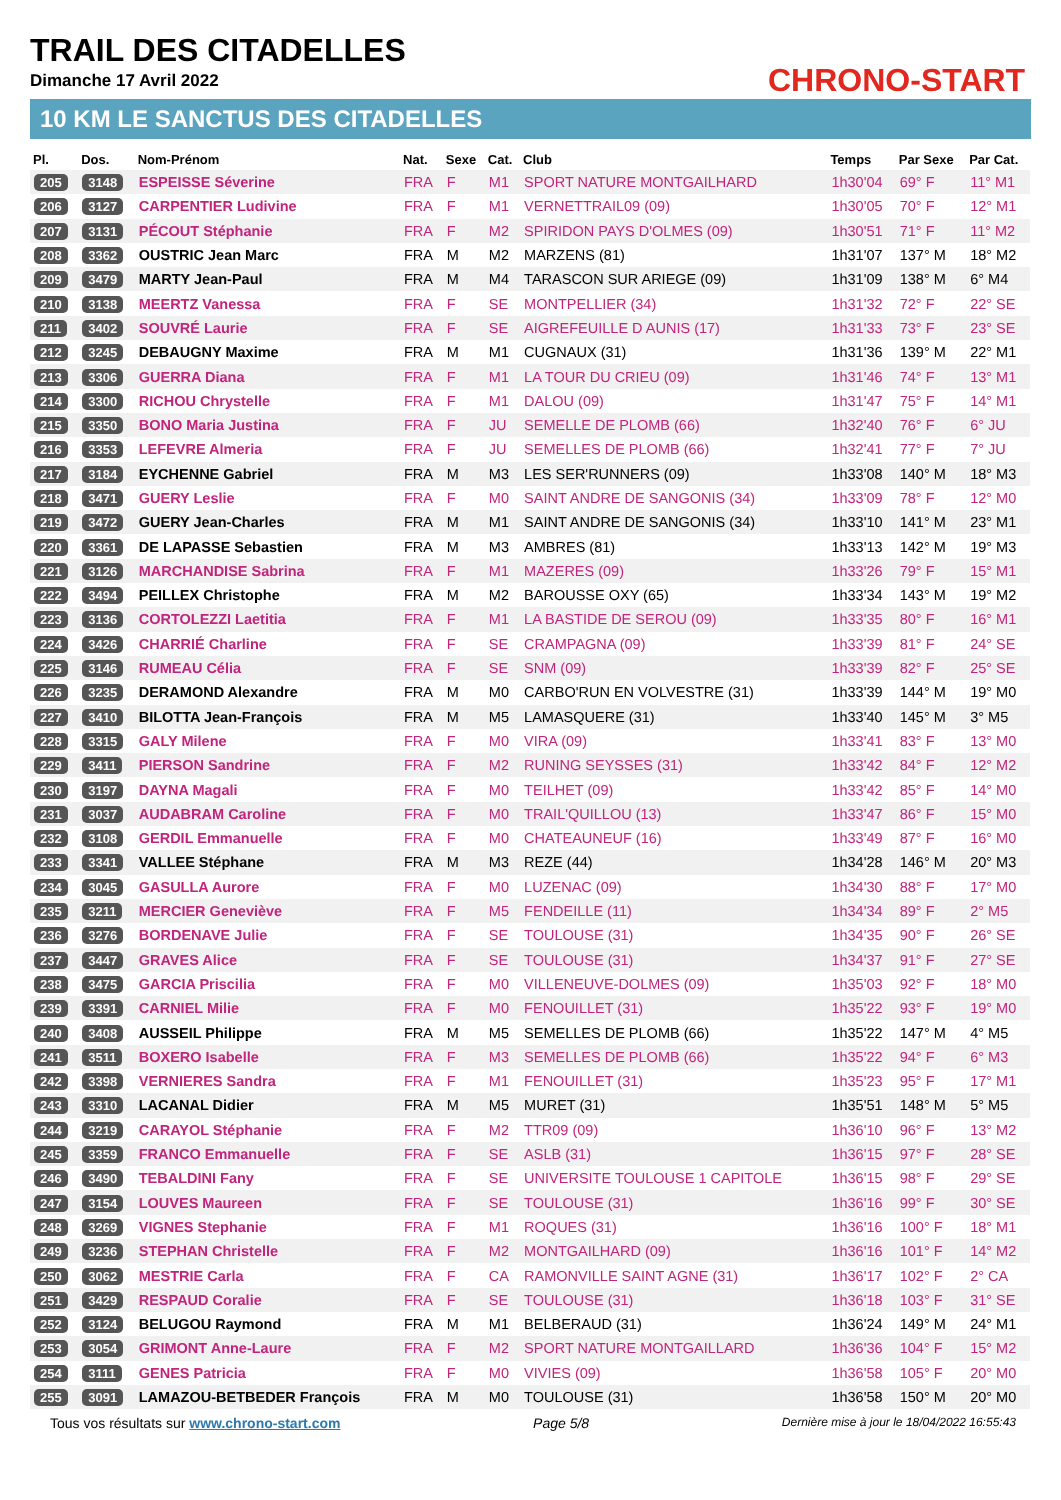TRAIL DES CITADELLES
Dimanche 17 Avril 2022
CHRONO-START
10 KM LE SANCTUS DES CITADELLES
| Pl. | Dos. | Nom-Prénom | Nat. | Sexe | Cat. | Club | Temps | Par Sexe | Par Cat. |
| --- | --- | --- | --- | --- | --- | --- | --- | --- | --- |
| 205 | 3148 | ESPEISSE Séverine | FRA | F | M1 | SPORT NATURE MONTGAILHARD | 1h30'04 | 69° F | 11° M1 |
| 206 | 3127 | CARPENTIER Ludivine | FRA | F | M1 | VERNETTRAIL09 (09) | 1h30'05 | 70° F | 12° M1 |
| 207 | 3131 | PÉCOUT Stéphanie | FRA | F | M2 | SPIRIDON PAYS D'OLMES (09) | 1h30'51 | 71° F | 11° M2 |
| 208 | 3362 | OUSTRIC Jean Marc | FRA | M | M2 | MARZENS (81) | 1h31'07 | 137° M | 18° M2 |
| 209 | 3479 | MARTY Jean-Paul | FRA | M | M4 | TARASCON SUR ARIEGE (09) | 1h31'09 | 138° M | 6° M4 |
| 210 | 3138 | MEERTZ Vanessa | FRA | F | SE | MONTPELLIER (34) | 1h31'32 | 72° F | 22° SE |
| 211 | 3402 | SOUVRÉ Laurie | FRA | F | SE | AIGREFEUILLE D AUNIS (17) | 1h31'33 | 73° F | 23° SE |
| 212 | 3245 | DEBAUGNY Maxime | FRA | M | M1 | CUGNAUX (31) | 1h31'36 | 139° M | 22° M1 |
| 213 | 3306 | GUERRA Diana | FRA | F | M1 | LA TOUR DU CRIEU (09) | 1h31'46 | 74° F | 13° M1 |
| 214 | 3300 | RICHOU Chrystelle | FRA | F | M1 | DALOU (09) | 1h31'47 | 75° F | 14° M1 |
| 215 | 3350 | BONO Maria Justina | FRA | F | JU | SEMELLE DE PLOMB (66) | 1h32'40 | 76° F | 6° JU |
| 216 | 3353 | LEFEVRE Almeria | FRA | F | JU | SEMELLES DE PLOMB (66) | 1h32'41 | 77° F | 7° JU |
| 217 | 3184 | EYCHENNE Gabriel | FRA | M | M3 | LES SER'RUNNERS (09) | 1h33'08 | 140° M | 18° M3 |
| 218 | 3471 | GUERY Leslie | FRA | F | M0 | SAINT ANDRE DE SANGONIS (34) | 1h33'09 | 78° F | 12° M0 |
| 219 | 3472 | GUERY Jean-Charles | FRA | M | M1 | SAINT ANDRE DE SANGONIS (34) | 1h33'10 | 141° M | 23° M1 |
| 220 | 3361 | DE LAPASSE Sebastien | FRA | M | M3 | AMBRES (81) | 1h33'13 | 142° M | 19° M3 |
| 221 | 3126 | MARCHANDISE Sabrina | FRA | F | M1 | MAZERES (09) | 1h33'26 | 79° F | 15° M1 |
| 222 | 3494 | PEILLEX Christophe | FRA | M | M2 | BAROUSSE OXY (65) | 1h33'34 | 143° M | 19° M2 |
| 223 | 3136 | CORTOLEZZI Laetitia | FRA | F | M1 | LA BASTIDE DE SEROU (09) | 1h33'35 | 80° F | 16° M1 |
| 224 | 3426 | CHARRIÉ Charline | FRA | F | SE | CRAMPAGNA (09) | 1h33'39 | 81° F | 24° SE |
| 225 | 3146 | RUMEAU Célia | FRA | F | SE | SNM (09) | 1h33'39 | 82° F | 25° SE |
| 226 | 3235 | DERAMOND Alexandre | FRA | M | M0 | CARBO'RUN EN VOLVESTRE (31) | 1h33'39 | 144° M | 19° M0 |
| 227 | 3410 | BILOTTA Jean-François | FRA | M | M5 | LAMASQUERE (31) | 1h33'40 | 145° M | 3° M5 |
| 228 | 3315 | GALY Milene | FRA | F | M0 | VIRA (09) | 1h33'41 | 83° F | 13° M0 |
| 229 | 3411 | PIERSON Sandrine | FRA | F | M2 | RUNING SEYSSES (31) | 1h33'42 | 84° F | 12° M2 |
| 230 | 3197 | DAYNA Magali | FRA | F | M0 | TEILHET (09) | 1h33'42 | 85° F | 14° M0 |
| 231 | 3037 | AUDABRAM Caroline | FRA | F | M0 | TRAIL'QUILLOU (13) | 1h33'47 | 86° F | 15° M0 |
| 232 | 3108 | GERDIL Emmanuelle | FRA | F | M0 | CHATEAUNEUF (16) | 1h33'49 | 87° F | 16° M0 |
| 233 | 3341 | VALLEE Stéphane | FRA | M | M3 | REZE (44) | 1h34'28 | 146° M | 20° M3 |
| 234 | 3045 | GASULLA Aurore | FRA | F | M0 | LUZENAC (09) | 1h34'30 | 88° F | 17° M0 |
| 235 | 3211 | MERCIER Geneviève | FRA | F | M5 | FENDEILLE (11) | 1h34'34 | 89° F | 2° M5 |
| 236 | 3276 | BORDENAVE Julie | FRA | F | SE | TOULOUSE (31) | 1h34'35 | 90° F | 26° SE |
| 237 | 3447 | GRAVES Alice | FRA | F | SE | TOULOUSE (31) | 1h34'37 | 91° F | 27° SE |
| 238 | 3475 | GARCIA Priscilia | FRA | F | M0 | VILLENEUVE-DOLMES (09) | 1h35'03 | 92° F | 18° M0 |
| 239 | 3391 | CARNIEL Milie | FRA | F | M0 | FENOUILLET (31) | 1h35'22 | 93° F | 19° M0 |
| 240 | 3408 | AUSSEIL Philippe | FRA | M | M5 | SEMELLES DE PLOMB (66) | 1h35'22 | 147° M | 4° M5 |
| 241 | 3511 | BOXERO Isabelle | FRA | F | M3 | SEMELLES DE PLOMB (66) | 1h35'22 | 94° F | 6° M3 |
| 242 | 3398 | VERNIERES Sandra | FRA | F | M1 | FENOUILLET (31) | 1h35'23 | 95° F | 17° M1 |
| 243 | 3310 | LACANAL Didier | FRA | M | M5 | MURET (31) | 1h35'51 | 148° M | 5° M5 |
| 244 | 3219 | CARAYOL Stéphanie | FRA | F | M2 | TTR09 (09) | 1h36'10 | 96° F | 13° M2 |
| 245 | 3359 | FRANCO Emmanuelle | FRA | F | SE | ASLB (31) | 1h36'15 | 97° F | 28° SE |
| 246 | 3490 | TEBALDINI Fany | FRA | F | SE | UNIVERSITE TOULOUSE 1 CAPITOLE | 1h36'15 | 98° F | 29° SE |
| 247 | 3154 | LOUVES Maureen | FRA | F | SE | TOULOUSE (31) | 1h36'16 | 99° F | 30° SE |
| 248 | 3269 | VIGNES Stephanie | FRA | F | M1 | ROQUES (31) | 1h36'16 | 100° F | 18° M1 |
| 249 | 3236 | STEPHAN Christelle | FRA | F | M2 | MONTGAILHARD (09) | 1h36'16 | 101° F | 14° M2 |
| 250 | 3062 | MESTRIE Carla | FRA | F | CA | RAMONVILLE SAINT AGNE (31) | 1h36'17 | 102° F | 2° CA |
| 251 | 3429 | RESPAUD Coralie | FRA | F | SE | TOULOUSE (31) | 1h36'18 | 103° F | 31° SE |
| 252 | 3124 | BELUGOU Raymond | FRA | M | M1 | BELBERAUD (31) | 1h36'24 | 149° M | 24° M1 |
| 253 | 3054 | GRIMONT Anne-Laure | FRA | F | M2 | SPORT NATURE MONTGAILLARD | 1h36'36 | 104° F | 15° M2 |
| 254 | 3111 | GENES Patricia | FRA | F | M0 | VIVIES (09) | 1h36'58 | 105° F | 20° M0 |
| 255 | 3091 | LAMAZOU-BETBEDER François | FRA | M | M0 | TOULOUSE (31) | 1h36'58 | 150° M | 20° M0 |
Tous vos résultats sur www.chrono-start.com Page 5/8 Dernière mise à jour le 18/04/2022 16:55:43